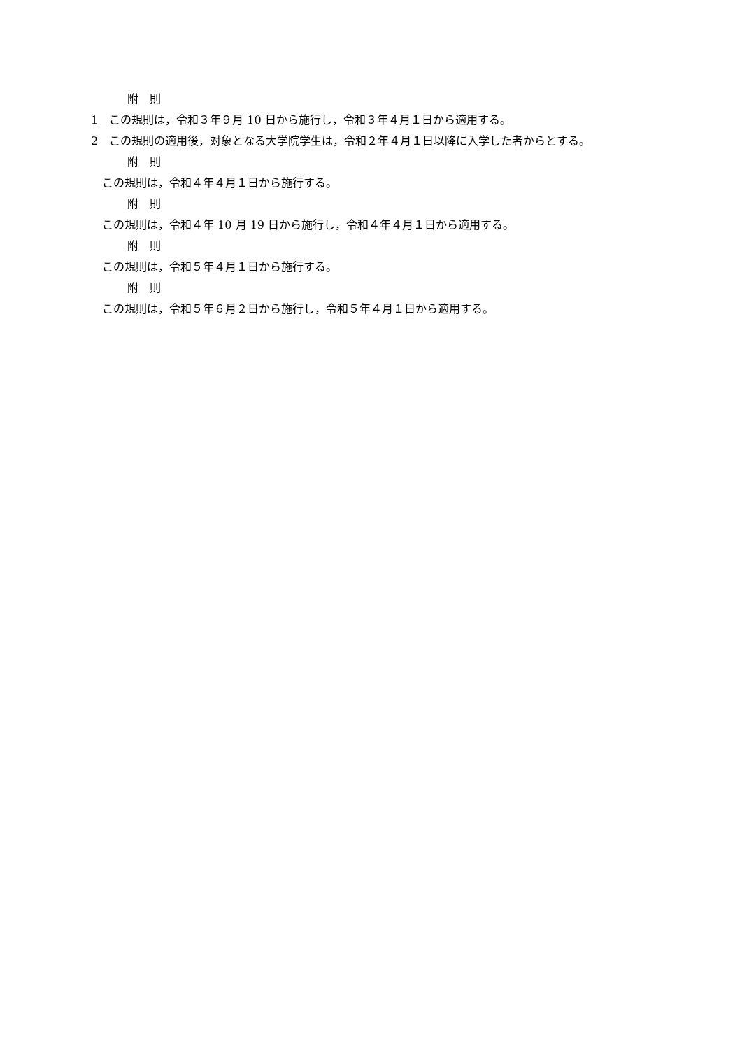附　則
1　この規則は，令和３年９月 10 日から施行し，令和３年４月１日から適用する。
2　この規則の適用後，対象となる大学院学生は，令和２年４月１日以降に入学した者からとする。
附　則
この規則は，令和４年４月１日から施行する。
附　則
この規則は，令和４年 10 月 19 日から施行し，令和４年４月１日から適用する。
附　則
この規則は，令和５年４月１日から施行する。
附　則
この規則は，令和５年６月２日から施行し，令和５年４月１日から適用する。